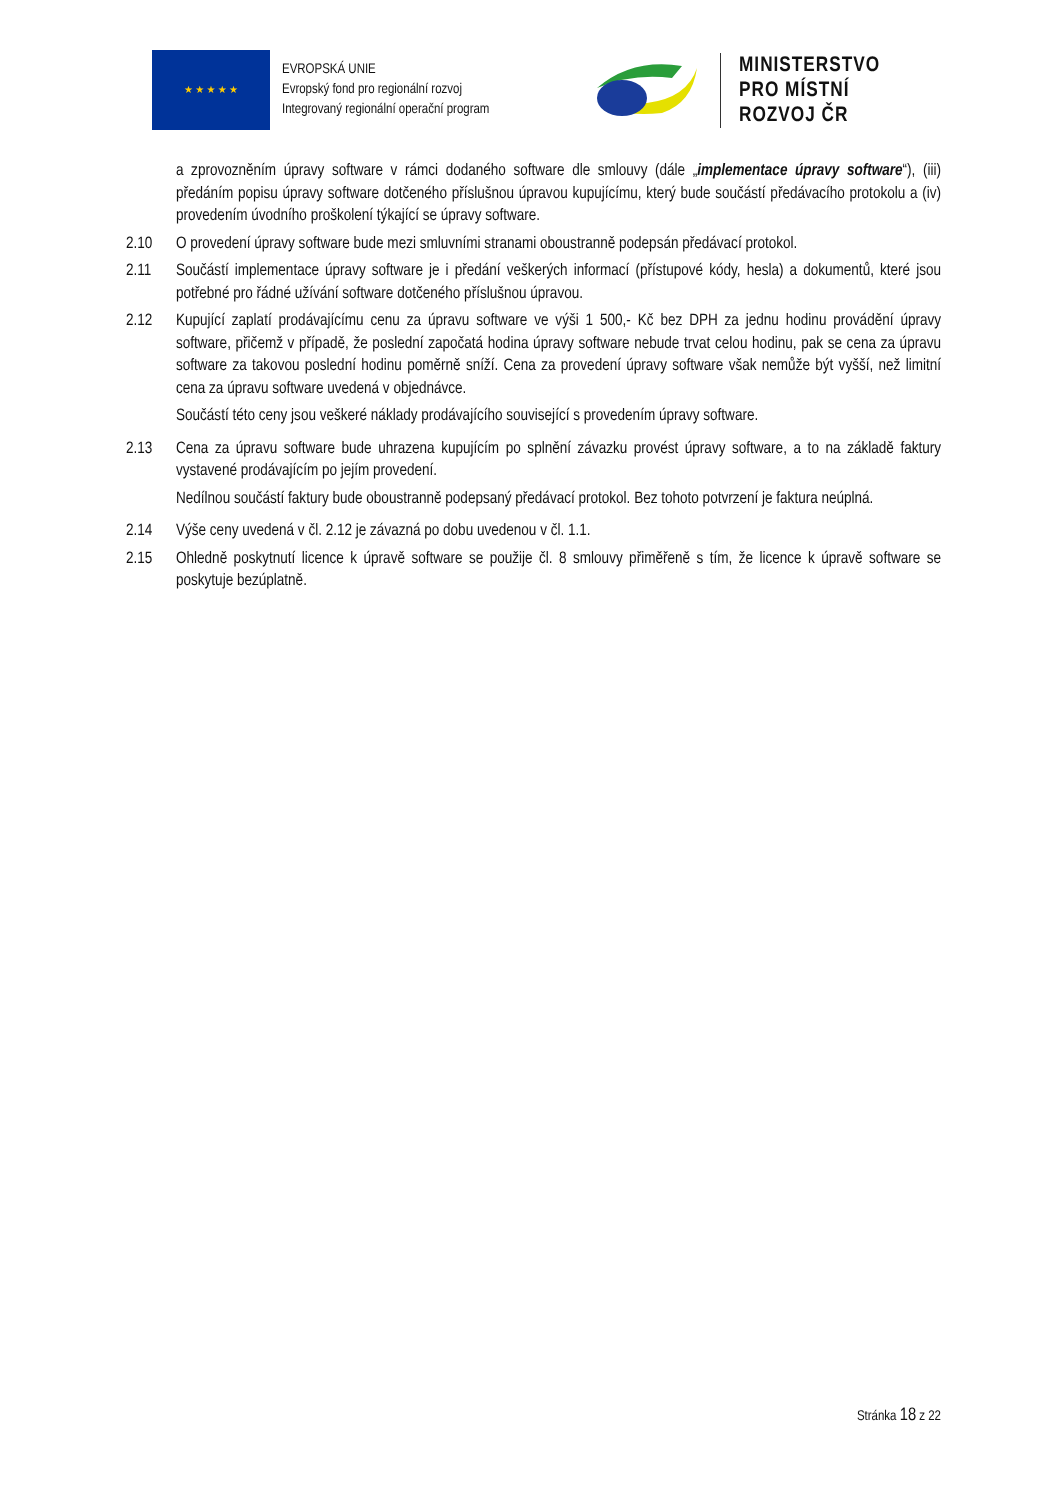★ ★ ★ ★ ★
EVROPSKÁ UNIE
Evropský fond pro regionální rozvoj
Integrovaný regionální operační program
MINISTERSTVO
PRO MÍSTNÍ
ROZVOJ ČR
a zprovozněním úpravy software v rámci dodaného software dle smlouvy (dále „implementace úpravy software“), (iii) předáním popisu úpravy software dotčeného příslušnou úpravou kupujícímu, který bude součástí předávacího protokolu a (iv) provedením úvodního proškolení týkající se úpravy software.
2.10 O provedení úpravy software bude mezi smluvními stranami oboustranně podepsán předávací protokol.
2.11 Součástí implementace úpravy software je i předání veškerých informací (přístupové kódy, hesla) a dokumentů, které jsou potřebné pro řádné užívání software dotčeného příslušnou úpravou.
2.12 Kupující zaplatí prodávajícímu cenu za úpravu software ve výši 1 500,- Kč bez DPH za jednu hodinu provádění úpravy software, přičemž v případě, že poslední započatá hodina úpravy software nebude trvat celou hodinu, pak se cena za úpravu software za takovou poslední hodinu poměrně sníží. Cena za provedení úpravy software však nemůže být vyšší, než limitní cena za úpravu software uvedená v objednávce.
Součástí této ceny jsou veškeré náklady prodávajícího související s provedením úpravy software.
2.13 Cena za úpravu software bude uhrazena kupujícím po splnění závazku provést úpravy software, a to na základě faktury vystavené prodávajícím po jejím provedení.
Nedílnou součástí faktury bude oboustranně podepsaný předávací protokol. Bez tohoto potvrzení je faktura neúplná.
2.14 Výše ceny uvedená v čl. 2.12 je závazná po dobu uvedenou v čl. 1.1.
2.15 Ohledně poskytnutí licence k úpravě software se použije čl. 8 smlouvy přiměřeně s tím, že licence k úpravě software se poskytuje bezúplatně.
Stránka 18 z 22